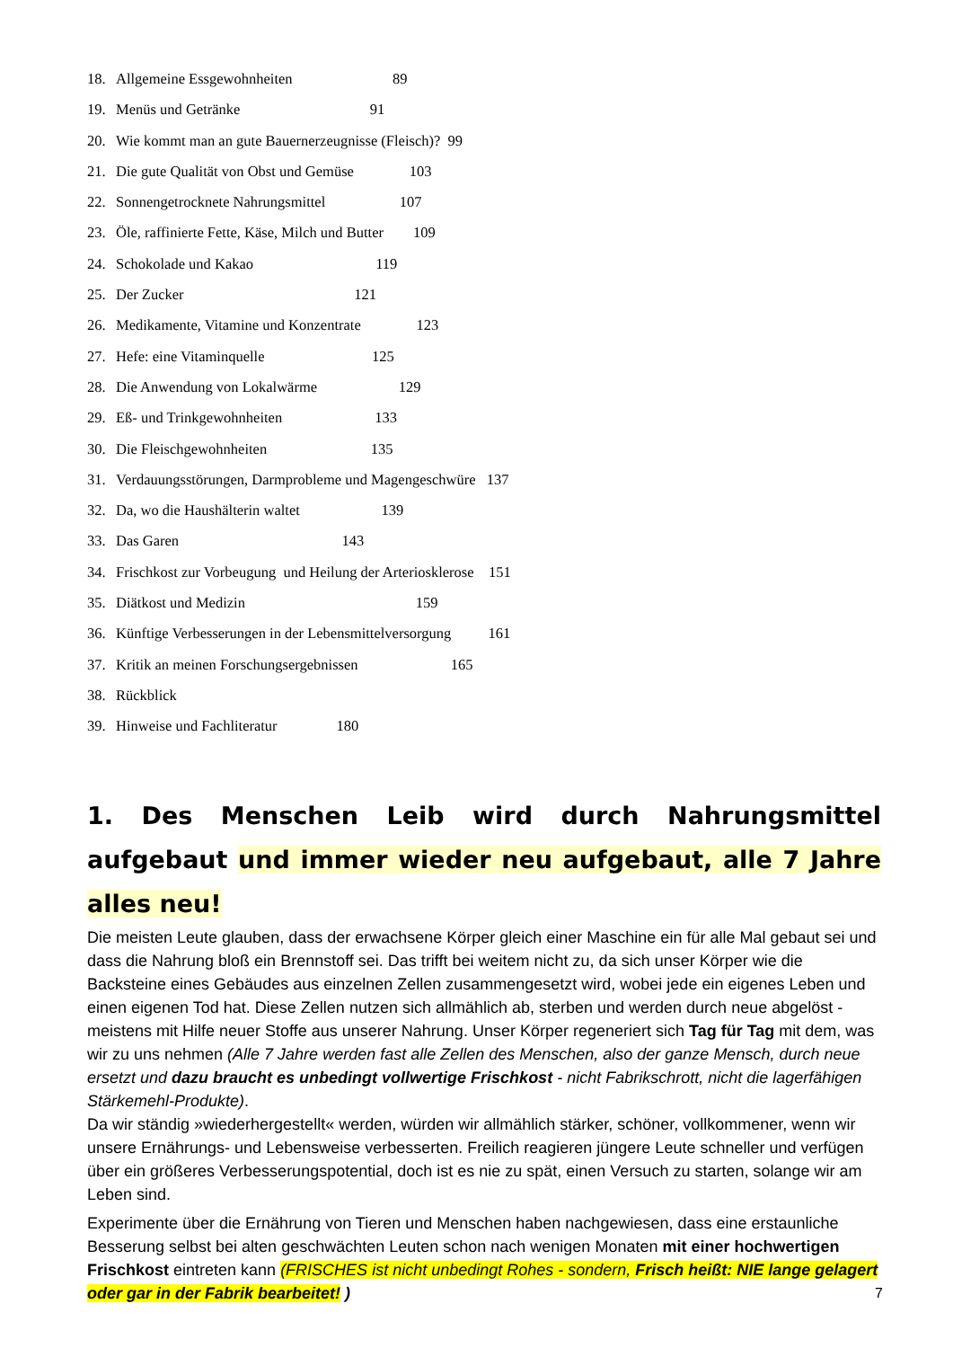18. Allgemeine Essgewohnheiten 89
19. Menüs und Getränke 91
20. Wie kommt man an gute Bauernerzeugnisse (Fleisch)? 99
21. Die gute Qualität von Obst und Gemüse 103
22. Sonnengetrocknete Nahrungsmittel 107
23. Öle, raffinierte Fette, Käse, Milch und Butter 109
24. Schokolade und Kakao 119
25. Der Zucker 121
26. Medikamente, Vitamine und Konzentrate 123
27. Hefe: eine Vitaminquelle 125
28. Die Anwendung von Lokalwärme 129
29. Eß- und Trinkgewohnheiten 133
30. Die Fleischgewohnheiten 135
31. Verdauungsstörungen, Darmprobleme und Magengeschwüre 137
32. Da, wo die Haushälterin waltet 139
33. Das Garen 143
34. Frischkost zur Vorbeugung und Heilung der Arteriosklerose 151
35. Diätkost und Medizin 159
36. Künftige Verbesserungen in der Lebensmittelversorgung 161
37. Kritik an meinen Forschungsergebnissen 165
38. Rückblick
39. Hinweise und Fachliteratur 180
1. Des Menschen Leib wird durch Nahrungsmittel aufgebaut und immer wieder neu aufgebaut, alle 7 Jahre alles neu!
Die meisten Leute glauben, dass der erwachsene Körper gleich einer Maschine ein für alle Mal gebaut sei und dass die Nahrung bloß ein Brennstoff sei. Das trifft bei weitem nicht zu, da sich unser Körper wie die Backsteine eines Gebäudes aus einzelnen Zellen zusammengesetzt wird, wobei jede ein eigenes Leben und einen eigenen Tod hat. Diese Zellen nutzen sich allmählich ab, sterben und werden durch neue abgelöst - meistens mit Hilfe neuer Stoffe aus unserer Nahrung. Unser Körper regeneriert sich Tag für Tag mit dem, was wir zu uns nehmen (Alle 7 Jahre werden fast alle Zellen des Menschen, also der ganze Mensch, durch neue ersetzt und dazu braucht es unbedingt vollwertige Frischkost - nicht Fabrikschrott, nicht die lagerfähigen Stärkemehl-Produkte).
Da wir ständig »wiederhergestellt« werden, würden wir allmählich stärker, schöner, vollkommener, wenn wir unsere Ernährungs- und Lebensweise verbesserten. Freilich reagieren jüngere Leute schneller und verfügen über ein größeres Verbesserungspotential, doch ist es nie zu spät, einen Versuch zu starten, solange wir am Leben sind.
Experimente über die Ernährung von Tieren und Menschen haben nachgewiesen, dass eine erstaunliche Besserung selbst bei alten geschwächten Leuten schon nach wenigen Monaten mit einer hochwertigen Frischkost eintreten kann (FRISCHES ist nicht unbedingt Rohes - sondern, Frisch heißt: NIE lange gelagert oder gar in der Fabrik bearbeitet! )
7